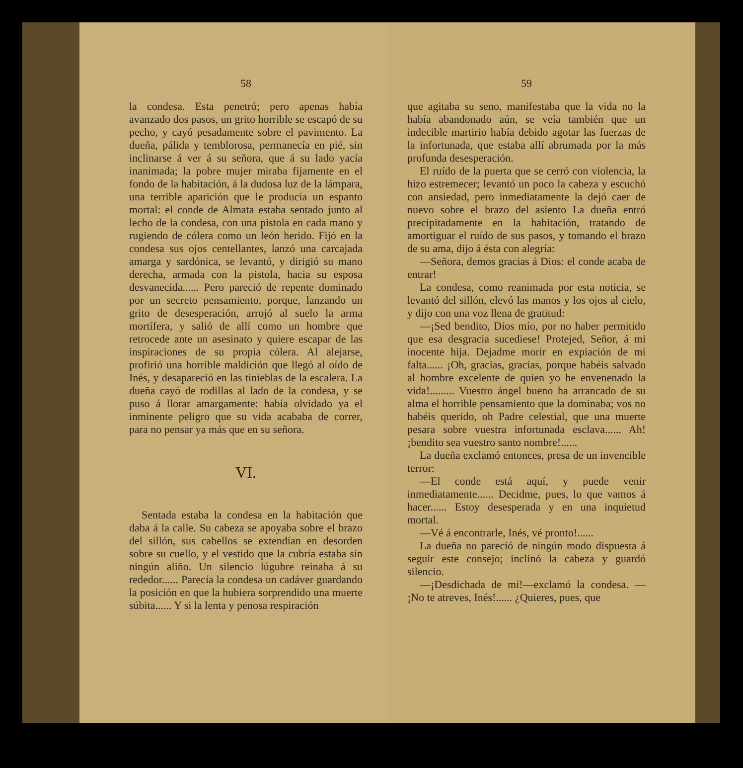58
la condesa. Esta penetró; pero apenas había avanzado dos pasos, un grito horrible se escapó de su pecho, y cayó pesadamente sobre el pavimento. La dueña, pálida y temblorosa, permanecía en pié, sin inclinarse á ver á su señora, que á su lado yacía inanimada; la pobre mujer miraba fijamente en el fondo de la habitación, á la dudosa luz de la lámpara, una terrible aparición que le producía un espanto mortal: el conde de Almata estaba sentado junto al lecho de la condesa, con una pistola en cada mano y rugiendo de cólera como un león herido. Fijó en la condesa sus ojos centellantes, lanzó una carcajada amarga y sardónica, se levantó, y dirigió su mano derecha, armada con la pistola, hacia su esposa desvanecida...... Pero pareció de repente dominado por un secreto pensamiento, porque, lanzando un grito de desesperación, arrojó al suelo la arma mortífera, y salió de allí como un hombre que retrocede ante un asesinato y quiere escapar de las inspiraciones de su propia cólera. Al alejarse, profirió una horrible maldición que llegó al oído de Inés, y desapareció en las tinieblas de la escalera. La dueña cayó de rodillas al lado de la condesa, y se puso á llorar amargamente: había olvidado ya el inminente peligro que su vida acababa de correr, para no pensar ya más que en su señora.
VI.
Sentada estaba la condesa en la habitación que daba á la calle. Su cabeza se apoyaba sobre el brazo del sillón, sus cabellos se extendían en desorden sobre su cuello, y el vestido que la cubría estaba sin ningún aliño. Un silencio lúgubre reinaba á su rededor...... Parecía la condesa un cadáver guardando la posición en que la hubiera sorprendido una muerte súbita...... Y si la lenta y penosa respiración
59
que agitaba su seno, manifestaba que la vida no la había abandonado aún, se veía también que un indecible martirio había debido agotar las fuerzas de la infortunada, que estaba allí abrumada por la más profunda desesperación.
El ruído de la puerta que se cerró con violencia, la hizo estremecer; levantó un poco la cabeza y escuchó con ansiedad, pero inmediatamente la dejó caer de nuevo sobre el brazo del asiento La dueña entró precipitadamente en la habitación, tratando de amortiguar el ruído de sus pasos, y tomando el brazo de su ama, dijo á ésta con alegría:
—Señora, demos gracias á Dios: el conde acaba de entrar!
La condesa, como reanimada por esta noticia, se levantó del sillón, elevó las manos y los ojos al cielo, y dijo con una voz llena de gratitud:
—¡Sed bendito, Dios mío, por no haber permitido que esa desgracia sucediese! Protejed, Señor, á mi inocente hija. Dejadme morir en expiación de mi falta...... ¡Oh, gracias, gracias, porque habéis salvado al hombre excelente de quien yo he envenenado la vida!......... Vuestro ángel bueno ha arrancado de su alma el horrible pensamiento que la dominaba; vos no habéis querido, oh Padre celestial, que una muerte pesara sobre vuestra infortunada esclava...... Ah! ¡bendito sea vuestro santo nombre!......
La dueña exclamó entonces, presa de un invencible terror:
—El conde está aquí, y puede venir inmediatamente...... Decidme, pues, lo que vamos á hacer...... Estoy desesperada y en una inquietud mortal.
—Vé á encontrarle, Inés, vé pronto!......
La dueña no pareció de ningún modo dispuesta á seguir este consejo; inclinó la cabeza y guardó silencio.
—¡Desdichada de mí!—exclamó la condesa. —¡No te atreves, Inés!...... ¿Quieres, pues, que